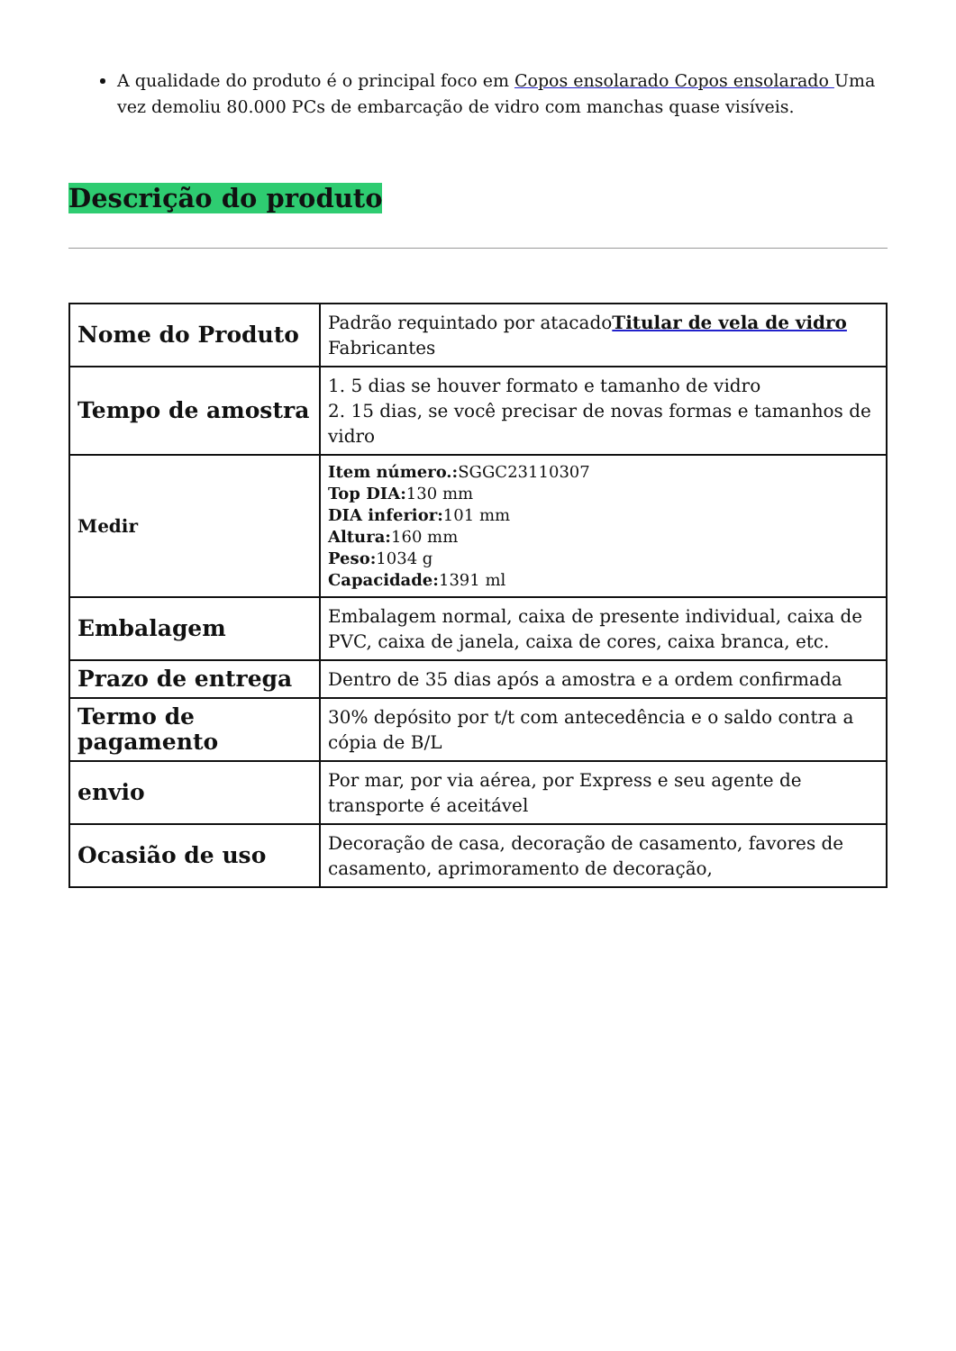A qualidade do produto é o principal foco em Copos ensolarado Copos ensolarado Uma vez demoliu 80.000 PCs de embarcação de vidro com manchas quase visíveis.
Descrição do produto
| Nome do Produto | Padrão requintado por atacado Titular de vela de vidro Fabricantes |
| Tempo de amostra | 1. 5 dias se houver formato e tamanho de vidro 2. 15 dias, se você precisar de novas formas e tamanhos de vidro |
| Medir | Item número.: SGGC23110307 Top DIA: 130 mm DIA inferior: 101 mm Altura: 160 mm Peso: 1034 g Capacidade: 1391 ml |
| Embalagem | Embalagem normal, caixa de presente individual, caixa de PVC, caixa de janela, caixa de cores, caixa branca, etc. |
| Prazo de entrega | Dentro de 35 dias após a amostra e a ordem confirmada |
| Termo de pagamento | 30% depósito por t/t com antecedência e o saldo contra a cópia de B/L |
| envio | Por mar, por via aérea, por Express e seu agente de transporte é aceitável |
| Ocasião de uso | Decoração de casa, decoração de casamento, favores de casamento, aprimoramento de decoração, |